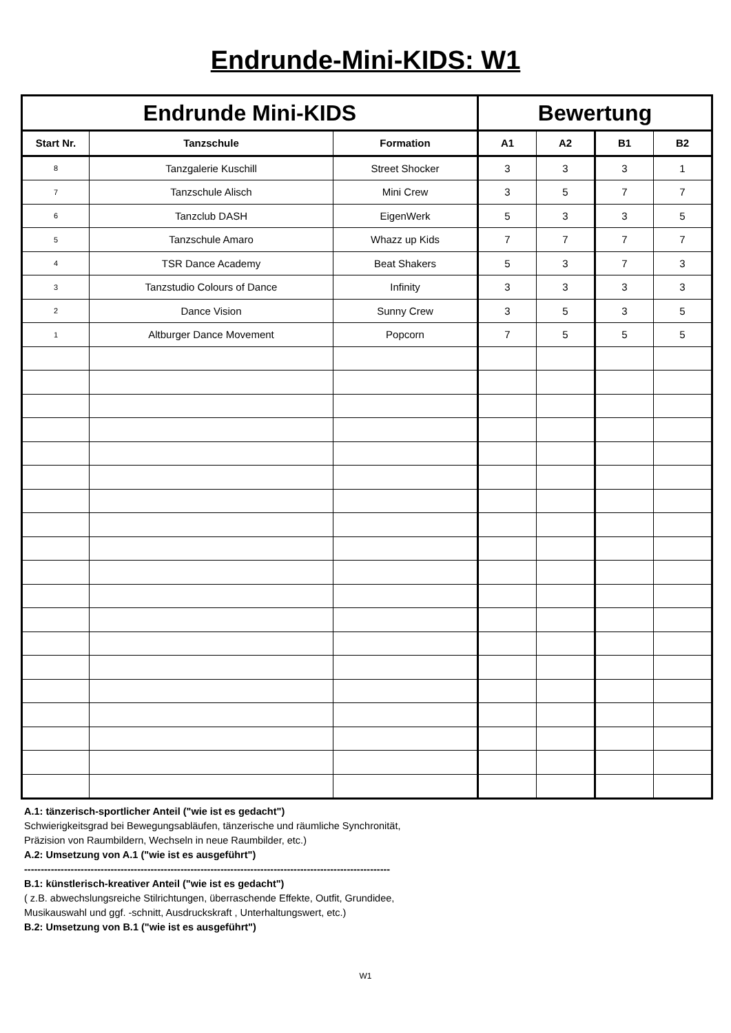Endrunde-Mini-KIDS: W1
| Endrunde Mini-KIDS | | | Bewertung | | | |
| --- | --- | --- | --- | --- | --- | --- |
| Start Nr. | Tanzschule | Formation | A1 | A2 | B1 | B2 |
| 8 | Tanzgalerie Kuschill | Street Shocker | 3 | 3 | 3 | 1 |
| 7 | Tanzschule Alisch | Mini Crew | 3 | 5 | 7 | 7 |
| 6 | Tanzclub DASH | EigenWerk | 5 | 3 | 3 | 5 |
| 5 | Tanzschule Amaro | Whazz up Kids | 7 | 7 | 7 | 7 |
| 4 | TSR Dance Academy | Beat Shakers | 5 | 3 | 7 | 3 |
| 3 | Tanzstudio Colours of Dance | Infinity | 3 | 3 | 3 | 3 |
| 2 | Dance Vision | Sunny Crew | 3 | 5 | 3 | 5 |
| 1 | Altburger Dance Movement | Popcorn | 7 | 5 | 5 | 5 |
A.1: tänzerisch-sportlicher Anteil ("wie ist es gedacht")
Schwierigkeitsgrad bei Bewegungsabläufen, tänzerische und räumliche Synchronität,
Präzision von Raumbildern, Wechseln in neue Raumbilder, etc.)
A.2: Umsetzung von A.1 ("wie ist es ausgeführt")
--------------------------------------------------------------------------------------------------------------
B.1: künstlerisch-kreativer Anteil ("wie ist es gedacht")
( z.B. abwechslungsreiche Stilrichtungen, überraschende Effekte, Outfit, Grundidee,
Musikauswahl und ggf. -schnitt, Ausdruckskraft , Unterhaltungswert, etc.)
B.2: Umsetzung von B.1 ("wie ist es ausgeführt")
W1